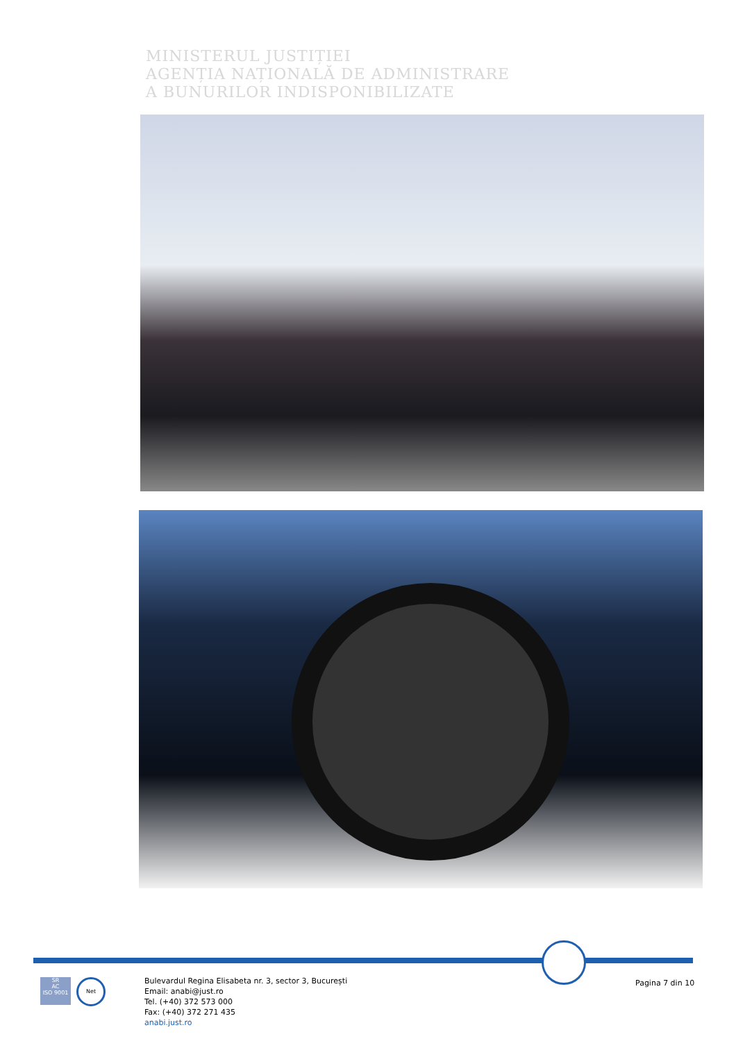MINISTERUL JUSTIȚIEI
AGENȚIA NAȚIONALĂ DE ADMINISTRARE
A BUNURILOR INDISPONIBILIZATE
SR
AC
ISO 9001
Net
Bulevardul Regina Elisabeta nr. 3, sector 3, București
Email: anabi@just.ro
Tel. (+40) 372 573 000
Fax: (+40) 372 271 435
anabi.just.ro
Pagina 7 din 10